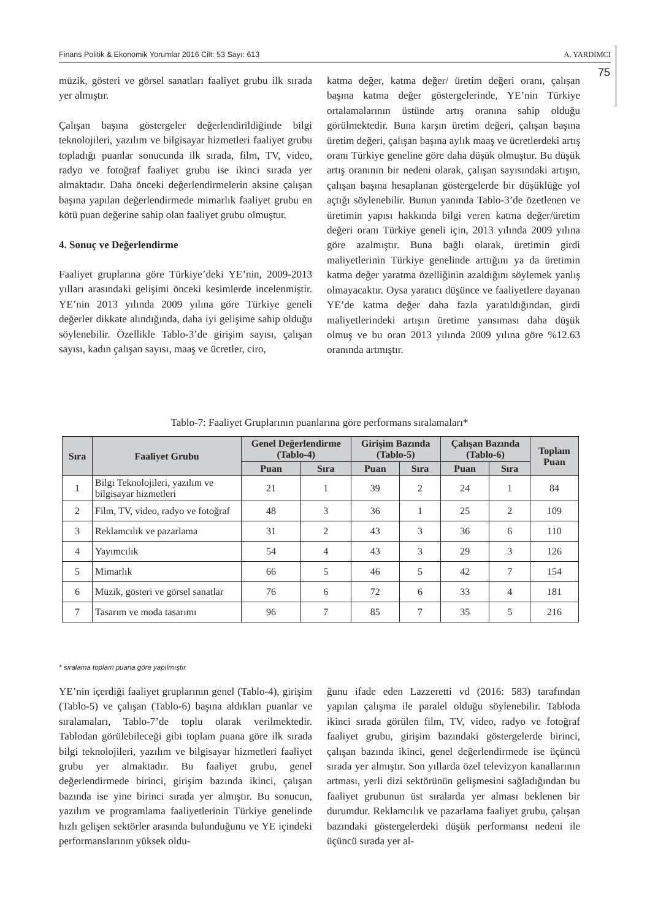Finans Politik & Ekonomik Yorumlar 2016 Cilt: 53 Sayı: 613 A. YARDIMCI
75
müzik, gösteri ve görsel sanatları faaliyet grubu ilk sırada yer almıştır.
Çalışan başına göstergeler değerlendirildiğinde bilgi teknolojileri, yazılım ve bilgisayar hizmetleri faaliyet grubu topladığı puanlar sonucunda ilk sırada, film, TV, video, radyo ve fotoğraf faaliyet grubu ise ikinci sırada yer almaktadır. Daha önceki değerlendirmelerin aksine çalışan başına yapılan değerlendirmede mimarlık faaliyet grubu en kötü puan değerine sahip olan faaliyet grubu olmuştur.
4. Sonuç ve Değerlendirme
Faaliyet gruplarına göre Türkiye’deki YE’nin, 2009-2013 yılları arasındaki gelişimi önceki kesimlerde incelenmiştir. YE’nin 2013 yılında 2009 yılına göre Türkiye geneli değerler dikkate alındığında, daha iyi gelişime sahip olduğu söylenebilir. Özellikle Tablo-3’de girişim sayısı, çalışan sayısı, kadın çalışan sayısı, maaş ve ücretler, ciro,
katma değer, katma değer/ üretim değeri oranı, çalışan başına katma değer göstergelerinde, YE’nin Türkiye ortalamalarının üstünde artış oranına sahip olduğu görülmektedir. Buna karşın üretim değeri, çalışan başına üretim değeri, çalışan başına aylık maaş ve ücretlerdeki artış oranı Türkiye geneline göre daha düşük olmuştur. Bu düşük artış oranının bir nedeni olarak, çalışan sayısındaki artışın, çalışan başına hesaplanan göstergelerde bir düşüklüğe yol açtığı söylenebilir. Bunun yanında Tablo-3’de özetlenen ve üretimin yapısı hakkında bilgi veren katma değer/üretim değeri oranı Türkiye geneli için, 2013 yılında 2009 yılına göre azalmıştır. Buna bağlı olarak, üretimin girdi maliyetlerinin Türkiye genelinde arttığını ya da üretimin katma değer yaratma özelliğinin azaldığını söylemek yanlış olmayacaktır. Oysa yaratıcı düşünce ve faaliyetlere dayanan YE’de katma değer daha fazla yaratıldığından, girdi maliyetlerindeki artışın üretime yansıması daha düşük olmuş ve bu oran 2013 yılında 2009 yılına göre %12.63 oranında artmıştır.
Tablo-7: Faaliyet Gruplarının puanlarına göre performans sıralamaları*
| Sıra | Faaliyet Grubu | Genel Değerlendirme (Tablo-4) | | Girişim Bazında (Tablo-5) | | Çalışan Bazında (Tablo-6) | | Toplam Puan |
| --- | --- | --- | --- | --- | --- | --- | --- | --- |
| | | Puan | Sıra | Puan | Sıra | Puan | Sıra | |
| 1 | Bilgi Teknolojileri, yazılım ve bilgisayar hizmetleri | 21 | 1 | 39 | 2 | 24 | 1 | 84 |
| 2 | Film, TV, video, radyo ve fotoğraf | 48 | 3 | 36 | 1 | 25 | 2 | 109 |
| 3 | Reklamcılık ve pazarlama | 31 | 2 | 43 | 3 | 36 | 6 | 110 |
| 4 | Yayımcılık | 54 | 4 | 43 | 3 | 29 | 3 | 126 |
| 5 | Mimarlık | 66 | 5 | 46 | 5 | 42 | 7 | 154 |
| 6 | Müzik, gösteri ve görsel sanatlar | 76 | 6 | 72 | 6 | 33 | 4 | 181 |
| 7 | Tasarım ve moda tasarımı | 96 | 7 | 85 | 7 | 35 | 5 | 216 |
* sıralama toplam puana göre yapılmıştır
YE’nin içerdiği faaliyet gruplarının genel (Tablo-4), girişim (Tablo-5) ve çalışan (Tablo-6) başına aldıkları puanlar ve sıralamaları, Tablo-7’de toplu olarak verilmektedir. Tablodan görülebileceği gibi toplam puana göre ilk sırada bilgi teknolojileri, yazılım ve bilgisayar hizmetleri faaliyet grubu yer almaktadır. Bu faaliyet grubu, genel değerlendirmede birinci, girişim bazında ikinci, çalışan bazında ise yine birinci sırada yer almıştır. Bu sonucun, yazılım ve programlama faaliyetlerinin Türkiye genelinde hızlı gelişen sektörler arasında bulunduğunu ve YE içindeki performanslarının yüksek oldu-
ğunu ifade eden Lazzeretti vd (2016: 583) tarafından yapılan çalışma ile paralel olduğu söylenebilir. Tabloda ikinci sırada görülen film, TV, video, radyo ve fotoğraf faaliyet grubu, girişim bazındaki göstergelerde birinci, çalışan bazında ikinci, genel değerlendirmede ise üçüncü sırada yer almıştır. Son yıllarda özel televizyon kanallarının artması, yerli dizi sektörünün gelişmesini sağladığından bu faaliyet grubunun üst sıralarda yer alması beklenen bir durumdur. Reklamcılık ve pazarlama faaliyet grubu, çalışan bazındaki göstergelerdeki düşük performansı nedeni ile üçüncü sırada yer al-